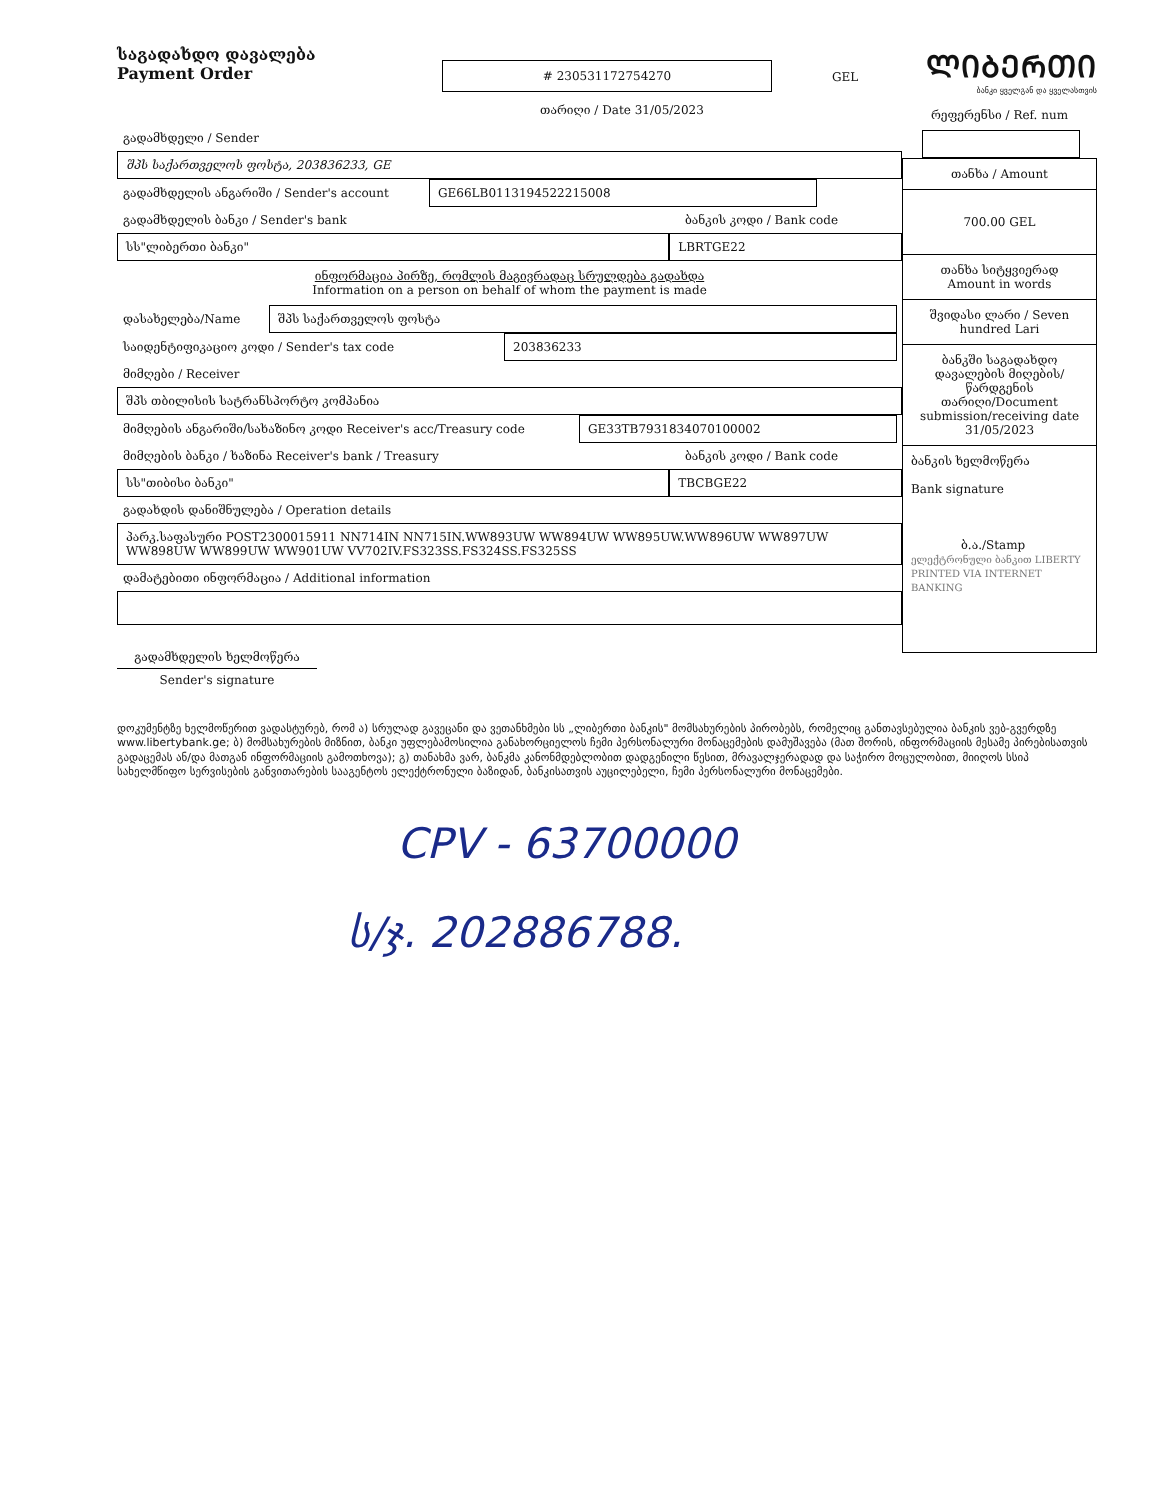საგადახდო დავალება
Payment Order
# 230531172754270 GEL
ᲚᲘᲑᲔᲠᲗᲘ
ბანკი ყველგან და ყველასთვის
თარიღი / Date 31/05/2023
გადამხდელი / Sender
შპს საქართველოს ფოსტა, 203836233, GE
გადამხდელის ანგარიში / Sender's account GE66LB0113194522215008
გადამხდელის ბანკი / Sender's bank ბანკის კოდი / Bank code
სს"ლიბერთი ბანკი" LBRTGE22
ინფორმაცია პირზე, რომლის მაგივრადაც სრულდება გადახდა
Information on a person on behalf of whom the payment is made
დასახელება/Name შპს საქართველოს ფოსტა
საიდენტიფიკაციო კოდი / Sender's tax code 203836233
მიმღები / Receiver
შპს თბილისის სატრანსპორტო კომპანია
მიმღების ანგარიში/სახაზინო კოდი Receiver's acc/Treasury code GE33TB7931834070100002
მიმღების ბანკი / ხაზინა Receiver's bank / Treasury ბანკის კოდი / Bank code
სს"თიბისი ბანკი" TBCBGE22
გადახდის დანიშნულება / Operation details
პარკ.საფასური POST2300015911 NN714IN NN715IN.WW893UW WW894UW WW895UW.WW896UW WW897UW WW898UW WW899UW WW901UW VV702IV.FS323SS.FS324SS.FS325SS
დამატებითი ინფორმაცია / Additional information
გადამხდელის ხელმოწერა
Sender's signature
რეფერენსი / Ref. num
თანხა / Amount
700.00 GEL
თანხა სიტყვიერად
Amount in words
შვიდასი ლარი / Seven hundred Lari
ბანკში საგადახდო დავალების მიღების/ წარდგენის თარიღი/Document submission/receiving date
31/05/2023
ბანკის ხელმოწერა
Bank signature
ბ.ა./Stamp
ელექტრონული ბანკით LIBERTY PRINTED VIA INTERNET BANKING
დოკუმენტზე ხელმოწერით ვადასტურებ, რომ ა) სრულად გავეცანი და ვეთანხმები სს „ლიბერთი ბანკის" მომსახურების პირობებს, რომელიც განთავსებულია ბანკის ვებ-გვერდზე www.libertybank.ge; ბ) მომსახურების მიზნით, ბანკი უფლებამოსილია განახორციელოს ჩემი პერსონალური მონაცემების დამუშავება (მათ შორის, ინფორმაციის მესამე პირებისათვის გადაცემას ან/და მათგან ინფორმაციის გამოთხოვა); გ) თანახმა ვარ, ბანკმა კანონმდებლობით დადგენილი წესით, მრავალჯერადად და საჭირო მოცულობით, მიიღოს სსიპ სახელმწიფო სერვისების განვითარების სააგენტოს ელექტრონული ბაზიდან, ბანკისათვის აუცილებელი, ჩემი პერსონალური მონაცემები.
CPV - 63700000
ს/ჯ. 202886788.